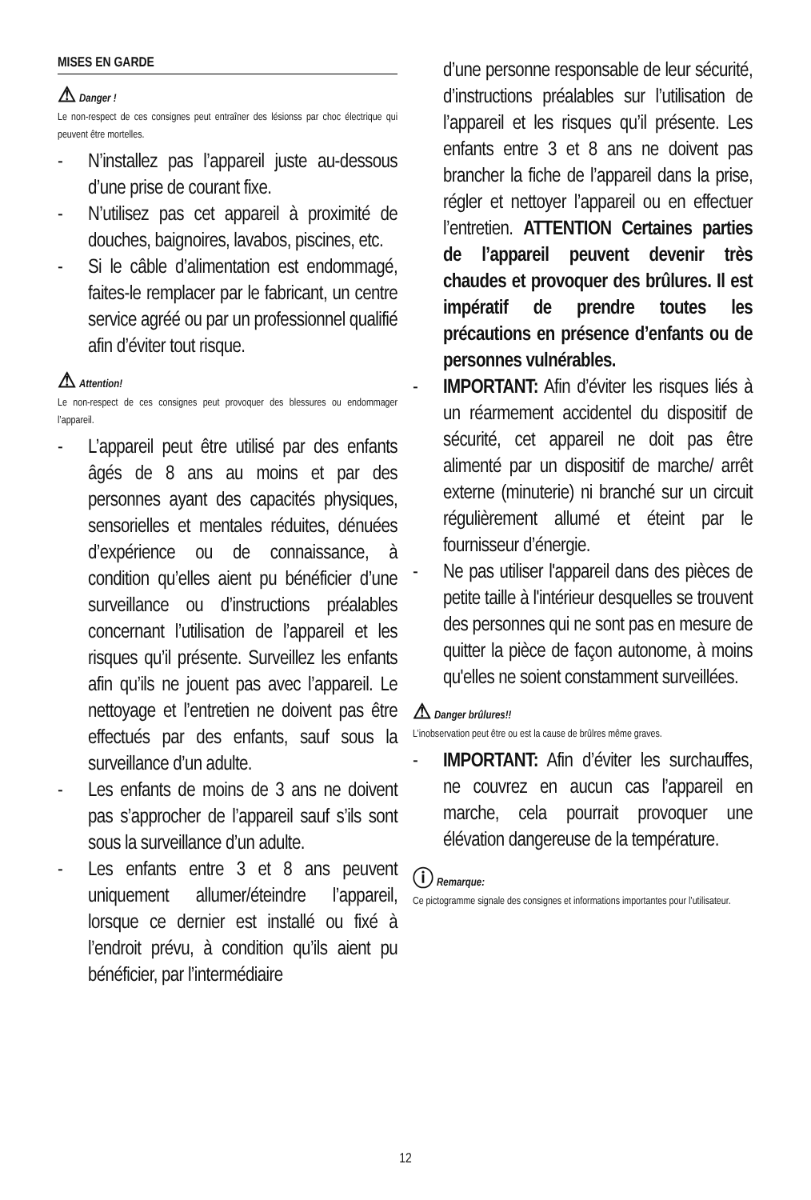MISES EN GARDE
⚠ Danger !
Le non-respect de ces consignes peut entraîner des lésionss par choc électrique qui peuvent être mortelles.
N’installez pas l’appareil juste au-dessous d’une prise de courant fixe.
N’utilisez pas cet appareil à proximité de douches, baignoires, lavabos, piscines, etc.
Si le câble d’alimentation est endommagé, faites-le remplacer par le fabricant, un centre service agréé ou par un professionnel qualifié afin d’éviter tout risque.
⚠ Attention!
Le non-respect de ces consignes peut provoquer des blessures ou endommager l’appareil.
L’appareil peut être utilisé par des enfants âgés de 8 ans au moins et par des personnes ayant des capacités physiques, sensorielles et mentales réduites, dénuées d’expérience ou de connaissance, à condition qu’elles aient pu bénéficier d’une surveillance ou d’instructions préalables concernant l’utilisation de l’appareil et les risques qu’il présente. Surveillez les enfants afin qu’ils ne jouent pas avec l’appareil. Le nettoyage et l’entretien ne doivent pas être effectués par des enfants, sauf sous la surveillance d’un adulte.
Les enfants de moins de 3 ans ne doivent pas s’approcher de l’appareil sauf s’ils sont sous la surveillance d’un adulte.
Les enfants entre 3 et 8 ans peuvent uniquement allumer/éteindre l’appareil, lorsque ce dernier est installé ou fixé à l’endroit prévu, à condition qu’ils aient pu bénéficier, par l’intermédiaire
d’une personne responsable de leur sécurité, d’instructions préalables sur l’utilisation de l’appareil et les risques qu’il présente. Les enfants entre 3 et 8 ans ne doivent pas brancher la fiche de l’appareil dans la prise, régler et nettoyer l’appareil ou en effectuer l’entretien. ATTENTION Certaines parties de l’appareil peuvent devenir très chaudes et provoquer des brûlures. Il est impératif de prendre toutes les précautions en présence d’enfants ou de personnes vulnérables.
IMPORTANT: Afin d’éviter les risques liés à un réarmement accidentel du dispositif de sécurité, cet appareil ne doit pas être alimenté par un dispositif de marche/ arrêt externe (minuterie) ni branché sur un circuit régulièrement allumé et éteint par le fournisseur d’énergie.
Ne pas utiliser l'appareil dans des pièces de petite taille à l'intérieur desquelles se trouvent des personnes qui ne sont pas en mesure de quitter la pièce de façon autonome, à moins qu'elles ne soient constamment surveillées.
⚠ Danger brûlures!!
L’inobservation peut être ou est la cause de brûlres même graves.
IMPORTANT: Afin d’éviter les surchauffes, ne couvrez en aucun cas l’appareil en marche, cela pourrait provoquer une élévation dangereuse de la température.
ⓘ Remarque:
Ce pictogramme signale des consignes et informations importantes pour l’utilisateur.
12